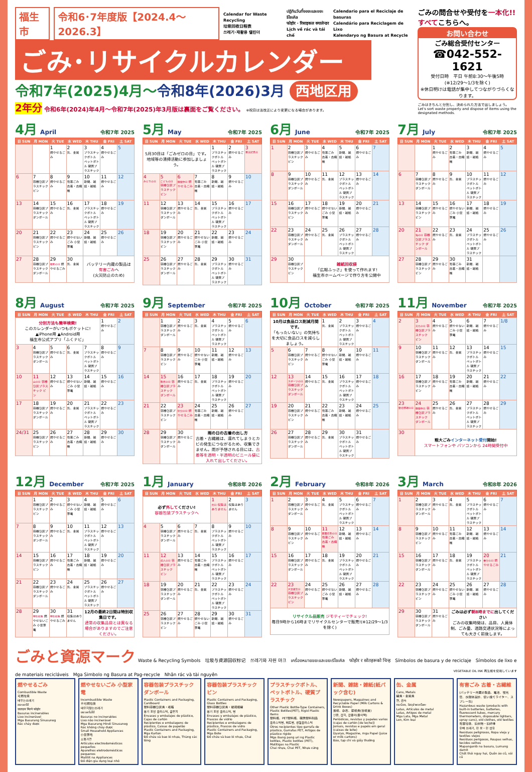福生市 令和6･7年度版【2024.4～2026.3】
Calendar for Waste Recycling
垃圾回收日程表
쓰레기･재활용 캘린더
ปฏิทินวันทิ้งขยะและขยะรีไซเคิล
फोहोर · रिसाइकल क्यालेन्डर
Lịch về rác và tái chế
Calendario para el Reciclaje de basuras
Calendário para Reciclagem de Lixo
Kalendaryo ng Basura at Recycle
ごみ･リサイクルカレンダー
令和7年(2025)4月～令和8年(2026)3月 西地区用
2年分 令和6年(2024)年4月～令和7年(2025)年3月版は裏面をご覧ください。 ※祝日は法改正により変更になる場合があります。
ごみの問合せや受付を一本化!!
すべてこちらへ。
お問い合わせ
ごみ総合受付センター
☎042-552-1621
受付日時　平日 午前8:30～午後5時
(※12/29～1/3を除く)
※休日明けは電話が集中してつながりづらくなります。
ごみはきちんと分別し、決められた方法で出しましょう。
Let's sort waste properly and dispose of items using the designated methods.
4月 April 令和7年 2025
| 日 SUN | 月 MON | 火 TUE | 水 WED | 木 THU | 金 FRI | 土 SAT |
| --- | --- | --- | --- | --- | --- | --- |
| | | 1 燃やせるごみ | 2 缶、金属 | 3 プラスチックボトル ペットボトル 硬質プラスチック | 4 燃やせるごみ | 5 |
| 6 | 7 容器包装プラスチック ビン | 8 燃やせるごみ | 9 有害ごみ 古着・古繊維 | 10 新聞、雑誌・雑紙 | 11 燃やせるごみ | 12 |
| 13 | 14 容器包装プラスチック ダンボール | 15 燃やせるごみ | 16 缶、金属 | 17 プラスチックボトル ペットボトル 硬質プラスチック | 18 燃やせるごみ | 19 |
| 20 | 21 容器包装プラスチック ビン | 22 燃やせるごみ | 23 燃やせないごみ 小型家電 | 24 新聞、雑誌・雑紙 | 25 燃やせるごみ | 26 |
| 27 | 28 容器包装プラスチック ダンボール | 29 昭和の日 燃やせるごみ | 30 缶、金属 | バッテリー内蔵の製品は 有害ごみ へ (火災防止のため) | | |
5月 May 令和7年 2025
| 日 SUN | 月 MON | 火 TUE | 水 WED | 木 THU | 金 FRI | 土 SAT |
| --- | --- | --- | --- | --- | --- | --- |
| 5月30日は「ごみゼロの日」です。地域等の清掃活動に参加しましょう。 | | | | 1 プラスチックボトル ペットボトル 硬質プラスチック | 2 燃やせるごみ | 3 憲法記念日 |
| 4 みどりの日 | 5 こどもの日 容器包装プラスチック ビン | 6 振替休日 燃やせるごみ | 7 有害ごみ 古着・古繊維 | 8 新聞、雑誌・雑紙 | 9 燃やせるごみ | 10 |
| 11 | 12 容器包装プラスチック ダンボール | 13 燃やせるごみ | 14 缶、金属 | 15 プラスチックボトル ペットボトル 硬質プラスチック | 16 燃やせるごみ | 17 |
| 18 | 19 容器包装プラスチック ビン | 20 燃やせるごみ | 21 燃やせないごみ 小型家電 | 22 新聞、雑誌・雑紙 | 23 燃やせるごみ | 24 |
| 25 | 26 容器包装プラスチック ダンボール | 27 燃やせるごみ | 28 缶、金属 | 29 プラスチックボトル ペットボトル 硬質プラスチック | 30 燃やせるごみ | 31 |
6月 June 令和7年 2025
| 日 SUN | 月 MON | 火 TUE | 水 WED | 木 THU | 金 FRI | 土 SAT |
| --- | --- | --- | --- | --- | --- | --- |
| 1 | 2 容器包装プラスチック ビン | 3 燃やせるごみ | 4 有害ごみ 古着・古繊維 | 5 新聞、雑誌・雑紙 | 6 燃やせるごみ | 7 |
| 8 | 9 容器包装プラスチック ダンボール | 10 燃やせるごみ | 11 缶、金属 | 12 プラスチックボトル ペットボトル 硬質プラスチック | 13 燃やせるごみ | 14 |
| 15 | 16 容器包装プラスチック ビン | 17 燃やせるごみ | 18 燃やせないごみ 小型家電 | 19 新聞、雑誌・雑紙 | 20 燃やせるごみ | 21 |
| 22 | 23 容器包装プラスチック ダンボール | 24 燃やせるごみ | 25 缶、金属 | 26 プラスチックボトル ペットボトル 硬質プラスチック | 27 燃やせるごみ | 28 |
| 29 | 30 容器包装プラスチック ビン | 雑紙回収袋 「広報ふっさ」を使って作れます! 福生市ホームページで作り方を公開中 | | | | |
7月 July 令和7年 2025
| 日 SUN | 月 MON | 火 TUE | 水 WED | 木 THU | 金 FRI | 土 SAT |
| --- | --- | --- | --- | --- | --- | --- |
| | | 1 燃やせるごみ | 2 有害ごみ 古着・古繊維 | 3 新聞、雑誌・雑紙 | 4 燃やせるごみ | 5 |
| 6 | 7 容器包装プラスチック ダンボール | 8 燃やせるごみ | 9 缶、金属 | 10 プラスチックボトル ペットボトル 硬質プラスチック | 11 燃やせるごみ | 12 |
| 13 | 14 容器包装プラスチック ビン | 15 燃やせるごみ | 16 燃やせないごみ 小型家電 | 17 新聞、雑誌・雑紙 | 18 燃やせるごみ | 19 |
| 20 | 21 海の日 容器包装プラスチック ダンボール | 22 燃やせるごみ | 23 缶、金属 | 24 プラスチックボトル ペットボトル 硬質プラスチック | 25 燃やせるごみ | 26 |
| 27 | 28 容器包装プラスチック ビン | 29 燃やせるごみ | 30 有害ごみ 古着・古繊維 | 31 新聞、雑誌・雑紙 | | |
8月 August 令和7年 2025
| 日 SUN | 月 MON | 火 TUE | 水 WED | 木 THU | 金 FRI | 土 SAT |
| --- | --- | --- | --- | --- | --- | --- |
| 分別方法も簡単検索! このカレンダーがいつもポケットに! ▲iPhone用 ▲Android用 福生市公式アプリ「ふくナビ」 | | | | | 1 燃やせるごみ | 2 |
| 3 | 4 容器包装プラスチック ダンボール | 5 燃やせるごみ | 6 缶、金属 | 7 プラスチックボトル ペットボトル 硬質プラスチック | 8 燃やせるごみ | 9 |
| 10 | 11 山の日 容器包装プラスチック ビン | 12 燃やせるごみ | 13 燃やせないごみ 小型家電 | 14 新聞、雑誌・雑紙 | 15 燃やせるごみ | 16 |
| 17 | 18 容器包装プラスチック ダンボール | 19 燃やせるごみ | 20 缶、金属 | 21 プラスチックボトル ペットボトル 硬質プラスチック | 22 燃やせるごみ | 23 |
| 24/31 | 25 容器包装プラスチック ビン | 26 燃やせるごみ | 27 有害ごみ 古着・古繊維 | 28 新聞、雑誌・雑紙 | 29 燃やせるごみ | 30 |
9月 September 令和7年 2025
| 日 SUN | 月 MON | 火 TUE | 水 WED | 木 THU | 金 FRI | 土 SAT |
| --- | --- | --- | --- | --- | --- | --- |
| | 1 容器包装プラスチック ダンボール | 2 燃やせるごみ | 3 缶、金属 | 4 プラスチックボトル ペットボトル 硬質プラスチック | 5 燃やせるごみ | 6 |
| 7 | 8 容器包装プラスチック ビン | 9 燃やせるごみ | 10 燃やせないごみ 小型家電 | 11 新聞、雑誌・雑紙 | 12 燃やせるごみ | 13 |
| 14 | 15 敬老の日 容器包装プラスチック ダンボール | 16 燃やせるごみ | 17 缶、金属 | 18 プラスチックボトル ペットボトル 硬質プラスチック | 19 燃やせるごみ | 20 |
| 21 | 22 容器包装プラスチック ビン | 23 秋分の日 燃やせるごみ | 24 有害ごみ 古着・古繊維 | 25 新聞、雑誌・雑紙 | 26 燃やせるごみ | 27 |
| 28 | 29 容器包装プラスチック ダンボール | 30 燃やせるごみ | 雨の日の古着の出し方 古着・古繊維は、濡れてしまうとカビの発生につながるため、収集できません。雨が予想される日には、 古着等を透明・半透明のビニール袋に入れて出してください。 | | | |
10月 October 令和7年 2025
| 日 SUN | 月 MON | 火 TUE | 水 WED | 木 THU | 金 FRI | 土 SAT |
| --- | --- | --- | --- | --- | --- | --- |
| 10月は食品ロス削減月間です。 「もったいない」の気持ちを大切に食品ロスを減らしましょう。 | | | 1 缶、金属 | 2 プラスチックボトル ペットボトル 硬質プラスチック | 3 燃やせるごみ | 4 |
| 5 | 6 容器包装プラスチック ビン | 7 燃やせるごみ | 8 燃やせないごみ 小型家電 | 9 新聞、雑誌・雑紙 | 10 燃やせるごみ | 11 |
| 12 | 13 スポーツの日 容器包装プラスチック ダンボール | 14 燃やせるごみ | 15 缶、金属 | 16 プラスチックボトル ペットボトル 硬質プラスチック | 17 燃やせるごみ | 18 |
| 19 | 20 容器包装プラスチック ビン | 21 燃やせるごみ | 22 有害ごみ 古着・古繊維 | 23 新聞、雑誌・雑紙 | 24 燃やせるごみ | 25 |
| 26 | 27 容器包装プラスチック ダンボール | 28 燃やせるごみ | 29 缶、金属 | 30 プラスチックボトル ペットボトル 硬質プラスチック | 31 燃やせるごみ | |
11月 November 令和7年 2025
| 日 SUN | 月 MON | 火 TUE | 水 WED | 木 THU | 金 FRI | 土 SAT |
| --- | --- | --- | --- | --- | --- | --- |
| 2 | 3 文化の日 容器包装プラスチック ビン | 4 燃やせるごみ | 5 燃やせないごみ 小型家電 | 6 新聞、雑誌・雑紙 | 7 燃やせるごみ | 1/8 |
| 9 | 10 容器包装プラスチック ダンボール | 11 燃やせるごみ | 12 缶、金属 | 13 プラスチックボトル ペットボトル 硬質プラスチック | 14 燃やせるごみ | 15 |
| 16 | 17 容器包装プラスチック ビン | 18 燃やせるごみ | 19 有害ごみ 古着・古繊維 | 20 新聞、雑誌・雑紙 | 21 燃やせるごみ | 22 |
| 23 勤労感謝の日 | 24 振替休日 容器包装プラスチック ダンボール | 25 燃やせるごみ | 26 缶、金属 | 27 プラスチックボトル ペットボトル 硬質プラスチック | 28 燃やせるごみ | 29 |
| 30 | 粗大ごみ インターネット受付 開始! スマートフォンや パソコンから 24時間受付中 | | | | | |
12月 December 令和7年 2025
| 日 SUN | 月 MON | 火 TUE | 水 WED | 木 THU | 金 FRI | 土 SAT |
| --- | --- | --- | --- | --- | --- | --- |
| | 1 容器包装プラスチック ビン | 2 燃やせるごみ | 3 燃やせないごみ 小型家電 | 4 新聞、雑誌・雑紙 | 5 燃やせるごみ | 6 |
| 7 | 8 容器包装プラスチック ダンボール | 9 燃やせるごみ | 10 缶、金属 | 11 プラスチックボトル ペットボトル 硬質プラスチック | 12 燃やせるごみ | 13 |
| 14 | 15 容器包装プラスチック ビン | 16 燃やせるごみ | 17 有害ごみ 古着・古繊維 | 18 新聞、雑誌・雑紙 | 19 燃やせるごみ | 20 |
| 21 | 22 容器包装プラスチック ダンボール | 23 燃やせるごみ | 24 缶、金属 | 25 プラスチックボトル ペットボトル 硬質プラスチック | 26 燃やせるごみ | 27 |
| 28 | 29 特別収集 燃やせないごみ 小型家電 | 30 特別収集 燃やせるごみ | 31 収集はありません | 12月の最終2日間は特別収集日です。 通常の収集品目とは異なる場合がありますのでご注意ください。 | | |
1月 January 令和8年 2026
| 日 SUN | 月 MON | 火 TUE | 水 WED | 木 THU | 金 FRI | 土 SAT |
| --- | --- | --- | --- | --- | --- | --- |
| 必ず 外して ください! 容器包装プラスチックへ | | | | 1 元日 収集はありません | 2 収集はありません | 3 |
| 4 | 5 容器包装プラスチック ダンボール | 6 燃やせるごみ | 7 缶、金属 | 8 プラスチックボトル ペットボトル 硬質プラスチック | 9 燃やせるごみ | 10 |
| 11 | 12 成人の日 容器包装プラスチック ビン | 13 燃やせるごみ | 14 有害ごみ 古着・古繊維 | 15 プラスチックボトル ペットボトル 硬質プラスチック | 16 燃やせるごみ | 17 |
| 18 | 19 容器包装プラスチック ダンボール | 20 燃やせるごみ | 21 缶、金属 | 22 プラスチックボトル ペットボトル 硬質プラスチック | 23 燃やせるごみ | 24 |
| 25 | 26 容器包装プラスチック ビン | 27 燃やせるごみ | 28 燃やせないごみ 小型家電 | 29 新聞、雑誌・雑紙 | 30 燃やせるごみ | 31 |
2月 February 令和8年 2026
| 日 SUN | 月 MON | 火 TUE | 水 WED | 木 THU | 金 FRI | 土 SAT |
| --- | --- | --- | --- | --- | --- | --- |
| 1 | 2 容器包装プラスチック ダンボール | 3 燃やせるごみ | 4 缶、金属 | 5 プラスチックボトル ペットボトル 硬質プラスチック | 6 燃やせるごみ | 7 |
| 8 | 9 容器包装プラスチック ビン | 10 燃やせるごみ | 11 建国記念の日 有害ごみ 古着・古繊維 | 12 新聞、雑誌・雑紙 | 13 燃やせるごみ | 14 |
| 15 | 16 容器包装プラスチック ダンボール | 17 燃やせるごみ | 18 缶、金属 | 19 プラスチックボトル ペットボトル 硬質プラスチック | 20 燃やせるごみ | 21 |
| 22 | 23 天皇誕生日 容器包装プラスチック ビン | 24 燃やせるごみ | 25 燃やせないごみ 小型家電 | 26 新聞、雑誌・雑紙 | 27 燃やせるごみ | 28 |
| リサイクル品販売 ジモティーでチェック! 毎日9時から16時までリサイクルセンターで販売!(※12/29～1/3を除く) | | | | | | |
3月 March 令和8年 2026
| 日 SUN | 月 MON | 火 TUE | 水 WED | 木 THU | 金 FRI | 土 SAT |
| --- | --- | --- | --- | --- | --- | --- |
| 1 | 2 容器包装プラスチック ダンボール | 3 燃やせるごみ | 4 缶、金属 | 5 プラスチックボトル ペットボトル 硬質プラスチック | 6 燃やせるごみ | 7 |
| 8 | 9 容器包装プラスチック ビン | 10 燃やせるごみ | 11 有害ごみ 古着・古繊維 | 12 新聞、雑誌・雑紙 | 13 燃やせるごみ | 14 |
| 15 | 16 容器包装プラスチック ダンボール | 17 燃やせるごみ | 18 缶、金属 | 19 プラスチックボトル ペットボトル 硬質プラスチック | 20 春分の日 燃やせるごみ | 21 |
| 22 | 23 容器包装プラスチック ビン | 24 燃やせるごみ | 25 燃やせないごみ 小型家電 | 26 新聞、雑誌・雑紙 | 27 燃やせるごみ | 28 |
| 29 | 30 容器包装プラスチック ダンボール | 31 燃やせるごみ | ごみは必ず 朝8時までに 出してください ごみの収集時間は、品目、人員体制、ごみ量、道路交通状況等によっても大きく前後します。 | | | |
ごみと資源マーク
Waste & Recycling Symbols　垃圾与資源回収标记　쓰레기와 자원 마크　เครื่องหมายขยะและขยะรีไซเคิล　फोहोर र स्रोतहरूको चिन्ह　Símbolos de basura y de reciclaje　Símbolos de lixo e de materiais recicláveis　Mga Simbolo ng Basura at Pag-recycle　Nhãn rác và tài nguyên VEGETABLE OIL INK 再生紙を使用しています
燃やせるごみ
Combustible Waste
可燃垃圾
태우는쓰레기
ขยะเผาได้
जलाउन मिल्ने फोहोर
Basuras incinerables
Lixo incinerável
Mga Basurang Sinusunog
Rác cháy được
燃やせないごみ 小型家電
Incombustible Waste
不可燃垃圾
태우지않는쓰레기
ขยะเผาไม่ได้
Basuras no incinerables
Lixo não incinerável
Mga Basurang Hindi Sinusunog
Rác không cháy được
Small Household Appliances
小型家电
소형가전
Artículos electrodomésticos pequeños
Aparelhos eletrodomésticos pequenos
Maliliit na Appliances
Đồ điện gia dụng loại nhỏ
容器包装プラスチック ダンボール
Plastic Containers and Packaging, Cardboard
塑料容器包装类・纸箱
용기 포장 플라스틱, 골판지
Envases y embalajes de plástico, Cajas de cartón
Recipientes e embalagens de plástico, Caixas de papelão
Plastic Containers and Packaging, Mga Karton
Đồ chứa và bao bì nhựa, Thùng các tông
容器包装プラスチック ビン
Plastic Containers and Packaging, Glass Bottles
塑料容器包装类・玻璃瓶罐
용기 포장 플라스틱, 병
Envases y embalajes de plástico, Frascos de vidrio
Recipientes e embalagens de plástico, Frascos de vidro
Plastic Containers and Packaging, Mga Bote
Đồ chứa và bao bì nhựa, Chai
プラスチックボトル、ペットボトル、硬質プラスチック
Other Plastic Bottle-Type Containers, Plastic Bottles(PET), Rigid Plastic Items
塑料瓶、PET塑料瓶、硬质塑料制品
플라스틱병, 페트병, 경질플라스틱
Otros recipientes tipo garrafa de plástico, Garrafas PET, Artigos de plástico rígido
Mga ibang pang uri ng Plastic bottles, Plastic bottles (PET), Matitigas na Plastic
Chai nhựa, Chai PET, Nhựa cứng
新聞、雑誌・雑紙(紙パック含む)
Newspapers, Magazines and Recyclable Paper (Milk Cartons & Drink Boxes)
报纸、杂志、废纸类(含纸盒)
신문, 잡지, 잡종이(종이팩)
Periódicos, revistas y papeles varios (cajas de cartón [de leche])
Jornais, revistas e papéis em geral (caixas de leite)
Dyaryo, Magazine, mga Papel (juice or milk cartons)
Báo, tạp chí và giấy thường
缶、金属
Cans, Metals
罐类・金属类
캔, 금속
กระป๋อง, วัสดุจำพวกโลหะ
Latas, Artículos de metal
Latas, Artigos de metal
Mga Lata, Mga Metal
Lon, Kim loại
有害ごみ 古着・古繊維
(バッテリー内蔵の製品、電池、蛍光管、水銀体温計、使い捨てライター、スプレー缶)
Hazardous waste (products with built-in batteries, batteries, fluorescent tubes, mercury thermometers, disposable lighters, spray cans), old clothes, old textiles
有害垃圾、旧衣物・旧纤维
유해 쓰레기, 헌 옷・헌 섬유
Residuos peligrosos, Ropa vieja y textiles viejos
Resíduos perigosos, Roupas velhas, tecidos velhos
Mapanganib na basura, Lumang damit
Chất thải nguy hại, Quần áo cũ, vải cũ